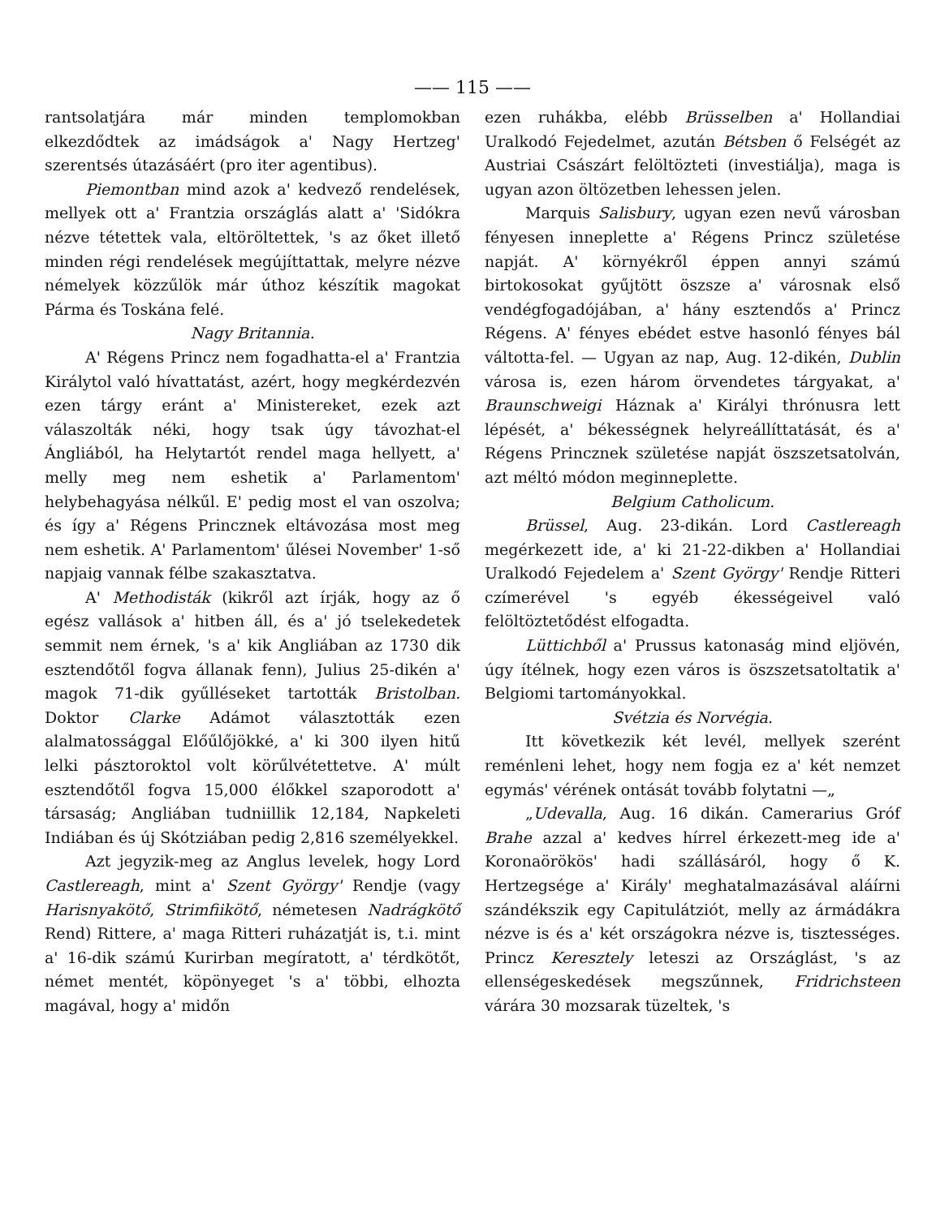—— 115 ——
rantsolatjára már minden templomokban elkezdődtek az imádságok a' Nagy Hertzeg' szerentsés útazásáért (pro iter agentibus).
Piemontban mind azok a' kedvező rendelések, mellyek ott a' Frantzia országlás alatt a' 'Sidókra nézve tétettek vala, eltöröltettek, 's az őket illető minden régi rendelések megújíttattak, melyre nézve némelyek közzűlök már úthoz készítik magokat Párma és Toskána felé.
Nagy Britannia.
A' Régens Princz nem fogadhatta-el a' Frantzia Királytol való hívattatást, azért, hogy megkérdezvén ezen tárgy eránt a' Ministereket, ezek azt válaszolták néki, hogy tsak úgy távozhat-el Ángliából, ha Helytartót rendel maga hellyett, a' melly meg nem eshetik a' Parlamentom' helybehagyása nélkűl. E' pedig most el van oszolva; és így a' Régens Princznek eltávozása most meg nem eshetik. A' Parlamentom' űlései November' 1-ső napjaig vannak félbe szakasztatva.
A' Methodisták (kikről azt írják, hogy az ő egész vallások a' hitben áll, és a' jó tselekedetek semmit nem érnek, 's a' kik Angliában az 1730 dik esztendőtől fogva állanak fenn), Julius 25-dikén a' magok 71-dik gyűlléseket tartották Bristolban. Doktor Clarke Adámot választották ezen alalmatossággal Előűlőjökké, a' ki 300 ilyen hitű lelki pásztoroktol volt körűlvétettetve. A' múlt esztendőtől fogva 15,000 élőkkel szaporodott a' társaság; Angliában tudniillik 12,184, Napkeleti Indiában és új Skótziában pedig 2,816 személyekkel.
Azt jegyzik-meg az Anglus levelek, hogy Lord Castlereagh, mint a' Szent György' Rendje (vagy Harisnyakötő, Strimfiikötő, németesen Nadrágkötő Rend) Rittere, a' maga Ritteri ruházatját is, t.i. mint a' 16-dik számú Kurirban megíratott, a' térdkötőt, német mentét, köpönyeget 's a' többi, elhozta magával, hogy a' midőn
ezen ruhákba, elébb Brüsselben a' Hollandiai Uralkodó Fejedelmet, azután Bétsben ő Felségét az Austriai Császárt felöltözteti (investiálja), maga is ugyan azon öltözetben lehessen jelen.
Marquis Salisbury, ugyan ezen nevű városban fényesen inneplette a' Régens Princz születése napját. A' környékről éppen annyi számú birtokosokat gyűjtött öszsze a' városnak első vendégfogadójában, a' hány esztendős a' Princz Régens. A' fényes ebédet estve hasonló fényes bál váltotta-fel. — Ugyan az nap, Aug. 12-dikén, Dublin városa is, ezen három örvendetes tárgyakat, a' Braunschweigi Háznak a' Királyi thrónusra lett lépését, a' békességnek helyreállíttatását, és a' Régens Princznek születése napját öszszetsatolván, azt méltó módon meginneplette.
Belgium Catholicum.
Brüssel, Aug. 23-dikán. Lord Castlereagh megérkezett ide, a' ki 21-22-dikben a' Hollandiai Uralkodó Fejedelem a' Szent György' Rendje Ritteri czímerével 's egyéb ékességeivel való felöltöztetődést elfogadta.
Lüttichből a' Prussus katonaság mind eljövén, úgy ítélnek, hogy ezen város is öszszetsatoltatik a' Belgiomi tartományokkal.
Svétzia és Norvégia.
Itt következik két levél, mellyek szerént reménleni lehet, hogy nem fogja ez a' két nemzet egymás' vérének ontását tovább folytatni —„
„Udevalla, Aug. 16 dikán. Camerarius Gróf Brahe azzal a' kedves hírrel érkezett-meg ide a' Koronaörökös' hadi szállásáról, hogy ő K. Hertzegsége a' Király' meghatalmazásával aláírni szándékszik egy Capitulátziót, melly az ármádákra nézve is és a' két országokra nézve is, tisztességes. Princz Keresztely leteszi az Országlást, 's az ellenségeskedések megszűnnek, Fridrichsteen várára 30 mozsarak tüzeltek, 's